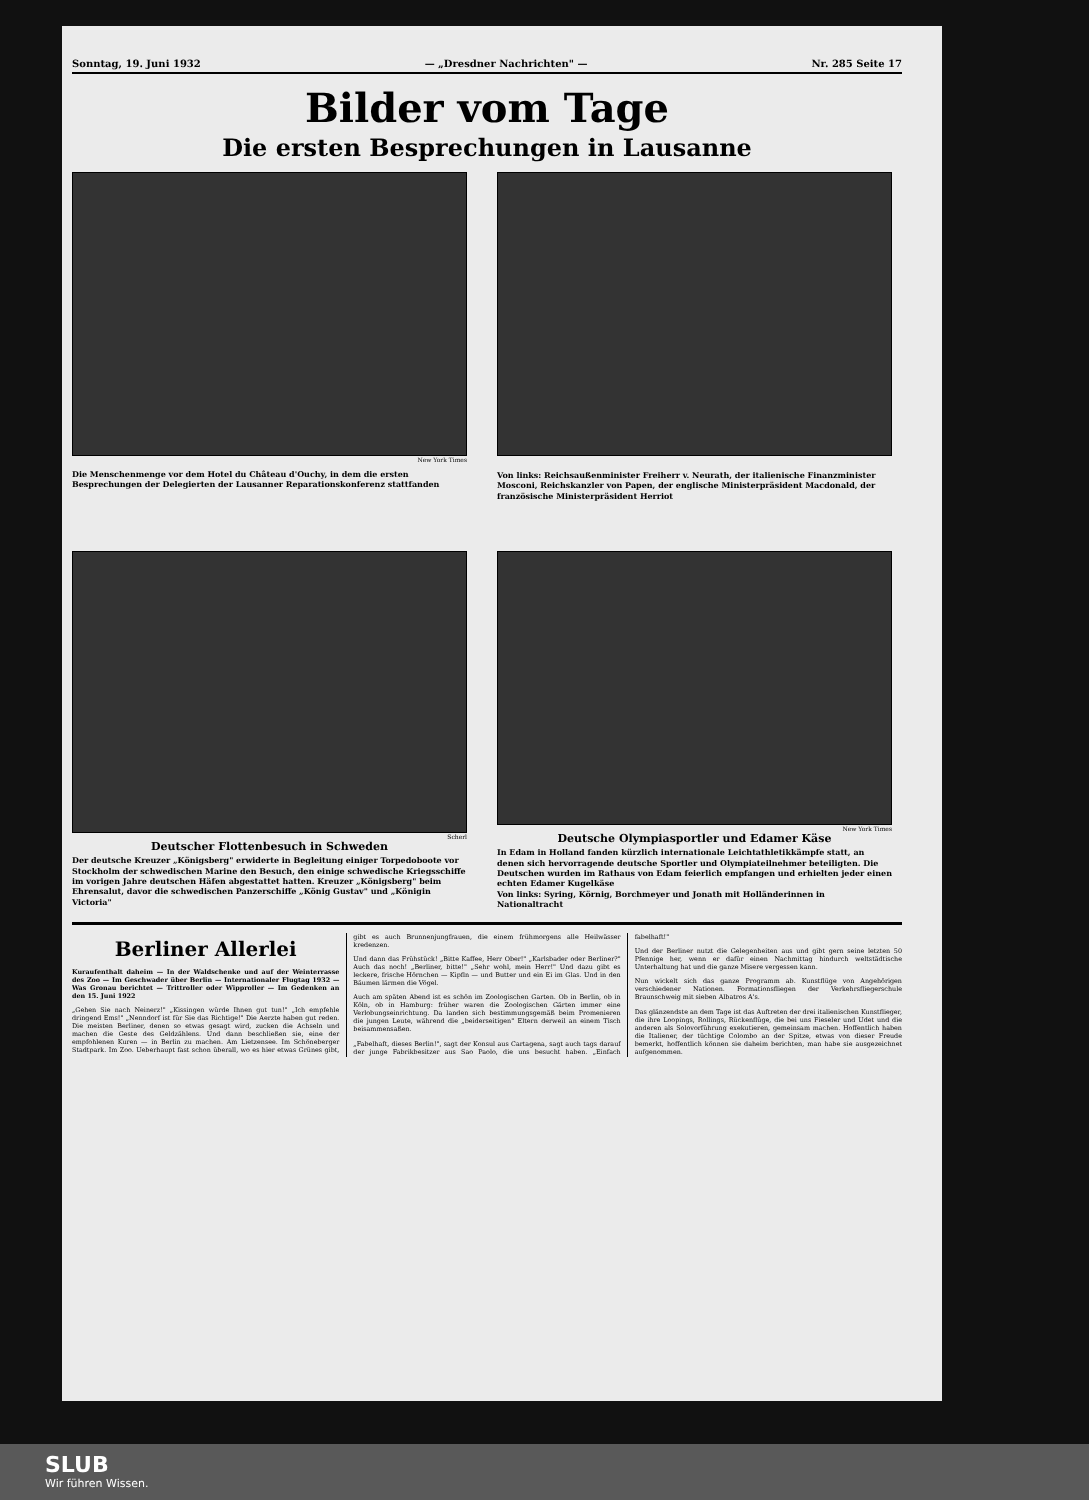Sonntag, 19. Juni 1932 — „Dresdner Nachrichten" — Nr. 285 Seite 17
Bilder vom Tage
Die ersten Besprechungen in Lausanne
New York Times
Die Menschenmenge vor dem Hotel du Château d'Ouchy, in dem die ersten Besprechungen der Delegierten der Lausanner Reparationskonferenz stattfanden
Von links: Reichsaußenminister Freiherr v. Neurath, der italienische Finanzminister Mosconi, Reichskanzler von Papen, der englische Ministerpräsident Macdonald, der französische Ministerpräsident Herriot
Scherl
Deutscher Flottenbesuch in Schweden
Der deutsche Kreuzer „Königsberg" erwiderte in Begleitung einiger Torpedoboote vor Stockholm der schwedischen Marine den Besuch, den einige schwedische Kriegsschiffe im vorigen Jahre deutschen Häfen abgestattet hatten. Kreuzer „Königsberg" beim Ehrensalut, davor die schwedischen Panzerschiffe „König Gustav" und „Königin Victoria"
New York Times
Deutsche Olympiasportler und Edamer Käse
In Edam in Holland fanden kürzlich internationale Leichtathletikkämpfe statt, an denen sich hervorragende deutsche Sportler und Olympiateilnehmer beteiligten. Die Deutschen wurden im Rathaus von Edam feierlich empfangen und erhielten jeder einen echten Edamer Kugelkäse
Von links: Syring, Körnig, Borchmeyer und Jonath mit Holländerinnen in Nationaltracht
Berliner Allerlei
Kuraufenthalt daheim — In der Waldschenke und auf der Weinterrasse des Zoo — Im Geschwader über Berlin — Internationaler Flugtag 1932 — Was Gronau berichtet — Trittroller oder Wipproller — Im Gedenken an den 15. Juni 1922
„Gehen Sie nach Neinerz!" „Kissingen würde Ihnen gut tun!" „Ich empfehle dringend Ems!" „Nenndorf ist für Sie das Richtige!" Die Aerzte haben gut reden. Die meisten Berliner, denen so etwas gesagt wird, zucken die Achseln und machen die Geste des Geldzählens. Und dann beschließen sie, eine der empfohlenen Kuren — in Berlin zu machen. Am Lietzensee. Im Schöneberger Stadtpark. Im Zoo. Ueberhaupt fast schon überall, wo es hier etwas Grünes gibt, gibt es auch Brunnenjungfrauen, die einem frühmorgens alle Heilwässer kredenzen.
Und dann das Frühstück! „Bitte Kaffee, Herr Ober!" „Karlsbader oder Berliner?" Auch das noch! „Berliner, bitte!" „Sehr wohl, mein Herr!" Und dazu gibt es leckere, frische Hörnchen — Kipfln — und Butter und ein Ei im Glas. Und in den Bäumen lärmen die Vögel.
Auch am späten Abend ist es schön im Zoologischen Garten. Ob in Berlin, ob in Köln, ob in Hamburg: früher waren die Zoologischen Gärten immer eine Verlobungseinrichtung. Da landen sich bestimmungsgemäß beim Promenieren die jungen Leute, während die „beiderseitigen" Eltern derweil an einem Tisch beisammensaßen.
„Fabelhaft, dieses Berlin!", sagt der Konsul aus Cartagena, sagt auch tags darauf der junge Fabrikbesitzer aus Sao Paolo, die uns besucht haben. „Einfach fabelhaft!"
Und der Berliner nutzt die Gelegenheiten aus und gibt gern seine letzten 50 Pfennige her, wenn er dafür einen Nachmittag hindurch weltstädtische Unterhaltung hat und die ganze Misere vergessen kann.
Nun wickelt sich das ganze Programm ab. Kunstflüge von Angehörigen verschiedener Nationen. Formationsfliegen der Verkehrsfliegerschule Braunschweig mit sieben Albatros A's.
Das glänzendste an dem Tage ist das Auftreten der drei italienischen Kunstflieger, die ihre Loopings, Rollings, Rückenflüge, die bei uns Fieseler und Udet und die anderen als Solovorführung exekutieren, gemeinsam machen. Hoffentlich haben die Italiener, der tüchtige Colombo an der Spitze, etwas von dieser Freude bemerkt, hoffentlich können sie daheim berichten, man habe sie ausgezeichnet aufgenommen.
SLUB
Wir führen Wissen.